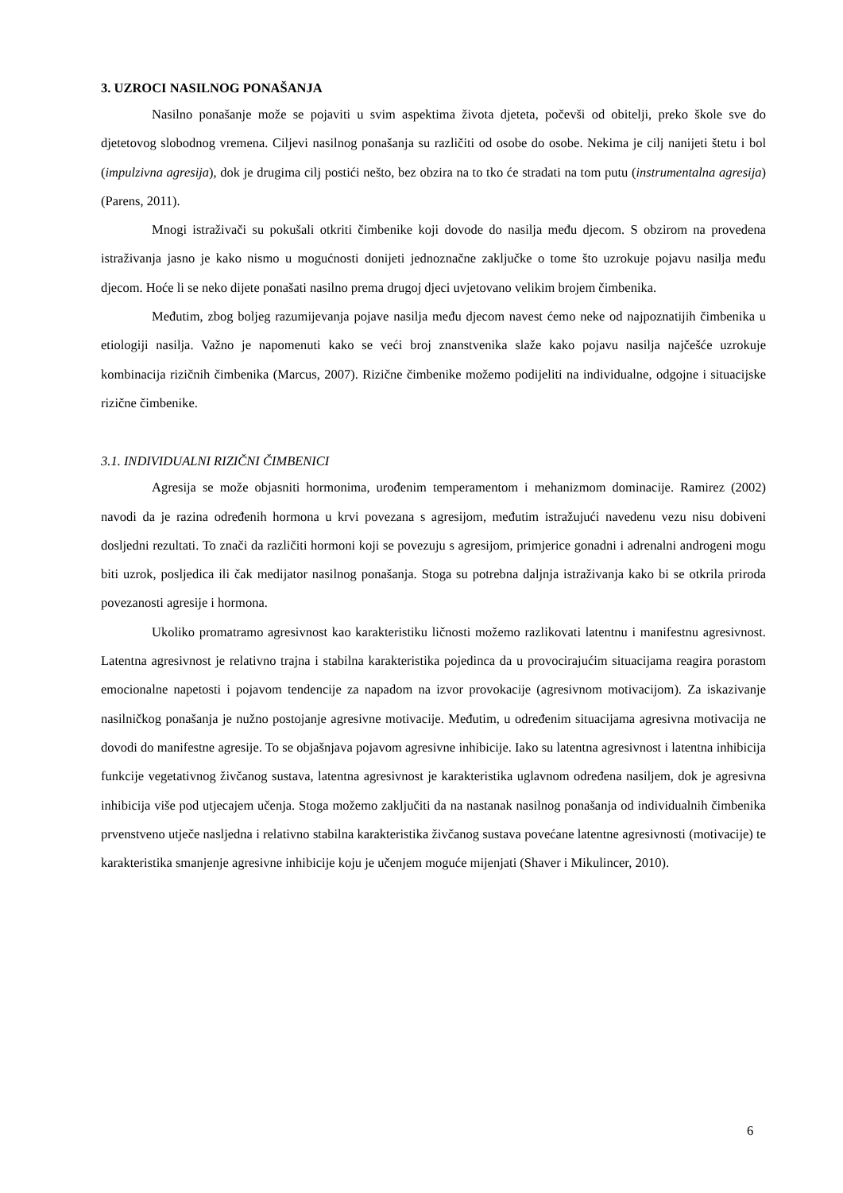3. UZROCI NASILNOG PONAŠANJA
Nasilno ponašanje može se pojaviti u svim aspektima života djeteta, počevši od obitelji, preko škole sve do djetetovog slobodnog vremena. Ciljevi nasilnog ponašanja su različiti od osobe do osobe. Nekima je cilj nanijeti štetu i bol (impulzivna agresija), dok je drugima cilj postići nešto, bez obzira na to tko će stradati na tom putu (instrumentalna agresija) (Parens, 2011).
Mnogi istraživači su pokušali otkriti čimbenike koji dovode do nasilja među djecom. S obzirom na provedena istraživanja jasno je kako nismo u mogućnosti donijeti jednoznačne zaključke o tome što uzrokuje pojavu nasilja među djecom. Hoće li se neko dijete ponašati nasilno prema drugoj djeci uvjetovano velikim brojem čimbenika.
Međutim, zbog boljeg razumijevanja pojave nasilja među djecom navest ćemo neke od najpoznatijih čimbenika u etiologiji nasilja. Važno je napomenuti kako se veći broj znanstvenika slaže kako pojavu nasilja najčešće uzrokuje kombinacija rizičnih čimbenika (Marcus, 2007). Rizične čimbenike možemo podijeliti na individualne, odgojne i situacijske rizične čimbenike.
3.1. INDIVIDUALNI RIZIČNI ČIMBENICI
Agresija se može objasniti hormonima, urođenim temperamentom i mehanizmom dominacije. Ramirez (2002) navodi da je razina određenih hormona u krvi povezana s agresijom, međutim istražujući navedenu vezu nisu dobiveni dosljedni rezultati. To znači da različiti hormoni koji se povezuju s agresijom, primjerice gonadni i adrenalni androgeni mogu biti uzrok, posljedica ili čak medijator nasilnog ponašanja. Stoga su potrebna daljnja istraživanja kako bi se otkrila priroda povezanosti agresije i hormona.
Ukoliko promatramo agresivnost kao karakteristiku ličnosti možemo razlikovati latentnu i manifestnu agresivnost. Latentna agresivnost je relativno trajna i stabilna karakteristika pojedinca da u provocirajućim situacijama reagira porastom emocionalne napetosti i pojavom tendencije za napadom na izvor provokacije (agresivnom motivacijom). Za iskazivanje nasilničkog ponašanja je nužno postojanje agresivne motivacije. Međutim, u određenim situacijama agresivna motivacija ne dovodi do manifestne agresije. To se objašnjava pojavom agresivne inhibicije. Iako su latentna agresivnost i latentna inhibicija funkcije vegetativnog živčanog sustava, latentna agresivnost je karakteristika uglavnom određena nasiljem, dok je agresivna inhibicija više pod utjecajem učenja. Stoga možemo zaključiti da na nastanak nasilnog ponašanja od individualnih čimbenika prvenstveno utječe nasljedna i relativno stabilna karakteristika živčanog sustava povećane latentne agresivnosti (motivacije) te karakteristika smanjenje agresivne inhibicije koju je učenjem moguće mijenjati (Shaver i Mikulincer, 2010).
6